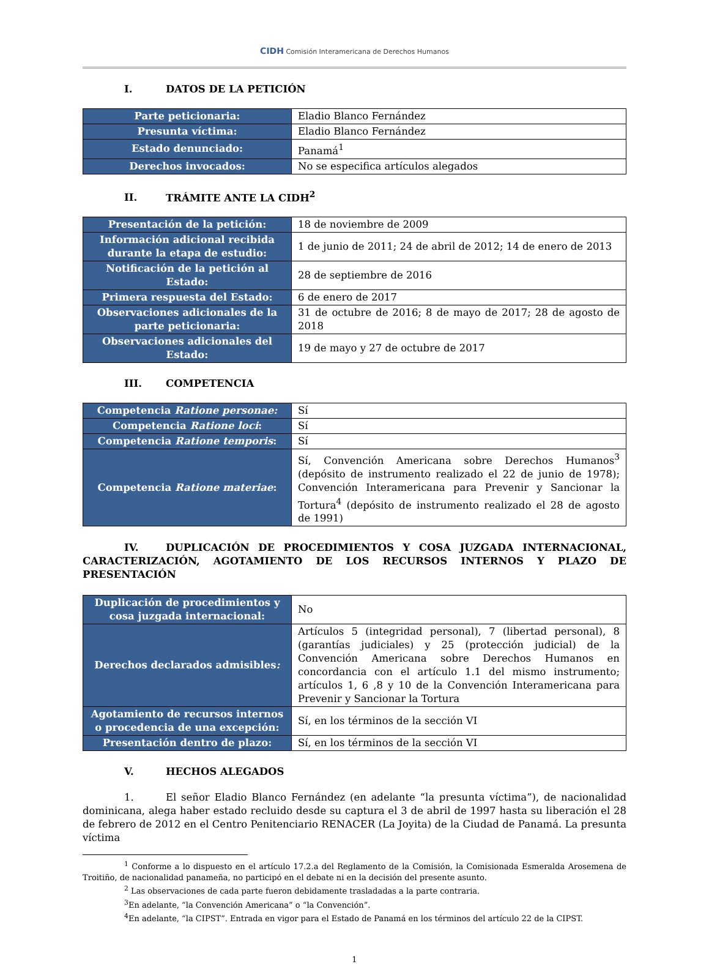CIDH Comisión Interamericana de Derechos Humanos
I. DATOS DE LA PETICIÓN
| Parte peticionaria: | Eladio Blanco Fernández |
| Presunta víctima: | Eladio Blanco Fernández |
| Estado denunciado: | Panamá<sup>1</sup> |
| Derechos invocados: | No se especifica artículos alegados |
II. TRÁMITE ANTE LA CIDH<sup>2</sup>
| Presentación de la petición: | 18 de noviembre de 2009 |
| Información adicional recibida durante la etapa de estudio: | 1 de junio de 2011; 24 de abril de 2012; 14 de enero de 2013 |
| Notificación de la petición al Estado: | 28 de septiembre de 2016 |
| Primera respuesta del Estado: | 6 de enero de 2017 |
| Observaciones adicionales de la parte peticionaria: | 31 de octubre de 2016; 8 de mayo de 2017; 28 de agosto de 2018 |
| Observaciones adicionales del Estado: | 19 de mayo y 27 de octubre de 2017 |
III. COMPETENCIA
| Competencia Ratione personae: | Sí |
| Competencia Ratione loci : | Sí |
| Competencia Ratione temporis : | Sí |
| Competencia Ratione materiae : | Sí, Convención Americana sobre Derechos Humanos<sup>3</sup> (depósito de instrumento realizado el 22 de junio de 1978); Convención Interamericana para Prevenir y Sancionar la Tortura<sup>4</sup> (depósito de instrumento realizado el 28 de agosto de 1991) |
IV. DUPLICACIÓN DE PROCEDIMIENTOS Y COSA JUZGADA INTERNACIONAL, CARACTERIZACIÓN, AGOTAMIENTO DE LOS RECURSOS INTERNOS Y PLAZO DE PRESENTACIÓN
| Duplicación de procedimientos y cosa juzgada internacional: | No |
| Derechos declarados admisibles : | Artículos 5 (integridad personal), 7 (libertad personal), 8 (garantías judiciales) y 25 (protección judicial) de la Convención Americana sobre Derechos Humanos en concordancia con el artículo 1.1 del mismo instrumento; artículos 1, 6 ,8 y 10 de la Convención Interamericana para Prevenir y Sancionar la Tortura |
| Agotamiento de recursos internos o procedencia de una excepción: | Sí, en los términos de la sección VI |
| Presentación dentro de plazo: | Sí, en los términos de la sección VI |
V. HECHOS ALEGADOS
1. El señor Eladio Blanco Fernández (en adelante “la presunta víctima”), de nacionalidad dominicana, alega haber estado recluido desde su captura el 3 de abril de 1997 hasta su liberación el 28 de febrero de 2012 en el Centro Penitenciario RENACER (La Joyita) de la Ciudad de Panamá. La presunta víctima
<sup>1</sup> Conforme a lo dispuesto en el artículo 17.2.a del Reglamento de la Comisión, la Comisionada Esmeralda Arosemena de Troitiño, de nacionalidad panameña, no participó en el debate ni en la decisión del presente asunto.
<sup>2</sup> Las observaciones de cada parte fueron debidamente trasladadas a la parte contraria.
<sup>3</sup> En adelante, “la Convención Americana” o “la Convención”.
<sup>4</sup> En adelante, “la CIPST”. Entrada en vigor para el Estado de Panamá en los términos del artículo 22 de la CIPST.
1